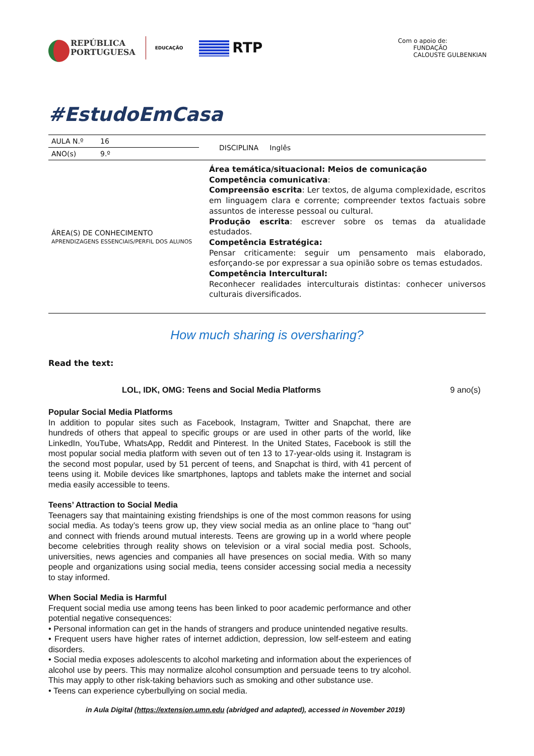REPÚBLICA
PORTUGUESA
EDUCAÇÃO
RTP
Com o apoio de:
FUNDAÇÃO
CALOUSTE GULBENKIAN
#EstudoEmCasa
| AULA N.º | 16 | DISCIPLINA Inglês |
| ANO(s) | 9.º | |
| ÁREA(S) DE CONHECIMENTO APRENDIZAGENS ESSENCIAIS/PERFIL DOS ALUNOS | | Área temática/situacional: Meios de comunicação Competência comunicativa : Compreensão escrita : Ler textos, de alguma complexidade, escritos em linguagem clara e corrente; compreender textos factuais sobre assuntos de interesse pessoal ou cultural. Produção escrita : escrever sobre os temas da atualidade estudados. Competência Estratégica: Pensar criticamente: seguir um pensamento mais elaborado, esforçando-se por expressar a sua opinião sobre os temas estudados. Competência Intercultural: Reconhecer realidades interculturais distintas: conhecer universos culturais diversificados. |
How much sharing is oversharing?
Read the text:
LOL, IDK, OMG: Teens and Social Media Platforms 9 ano(s)
Popular Social Media Platforms
In addition to popular sites such as Facebook, Instagram, Twitter and Snapchat, there are hundreds of others that appeal to specific groups or are used in other parts of the world, like LinkedIn, YouTube, WhatsApp, Reddit and Pinterest. In the United States, Facebook is still the most popular social media platform with seven out of ten 13 to 17-year-olds using it. Instagram is the second most popular, used by 51 percent of teens, and Snapchat is third, with 41 percent of teens using it. Mobile devices like smartphones, laptops and tablets make the internet and social media easily accessible to teens.
Teens’ Attraction to Social Media
Teenagers say that maintaining existing friendships is one of the most common reasons for using social media. As today’s teens grow up, they view social media as an online place to “hang out” and connect with friends around mutual interests. Teens are growing up in a world where people become celebrities through reality shows on television or a viral social media post. Schools, universities, news agencies and companies all have presences on social media. With so many people and organizations using social media, teens consider accessing social media a necessity to stay informed.
When Social Media is Harmful
Frequent social media use among teens has been linked to poor academic performance and other potential negative consequences:
• Personal information can get in the hands of strangers and produce unintended negative results.
• Frequent users have higher rates of internet addiction, depression, low self-esteem and eating disorders.
• Social media exposes adolescents to alcohol marketing and information about the experiences of alcohol use by peers. This may normalize alcohol consumption and persuade teens to try alcohol. This may apply to other risk-taking behaviors such as smoking and other substance use.
• Teens can experience cyberbullying on social media.
in Aula Digital (https://extension.umn.edu (abridged and adapted), accessed in November 2019)